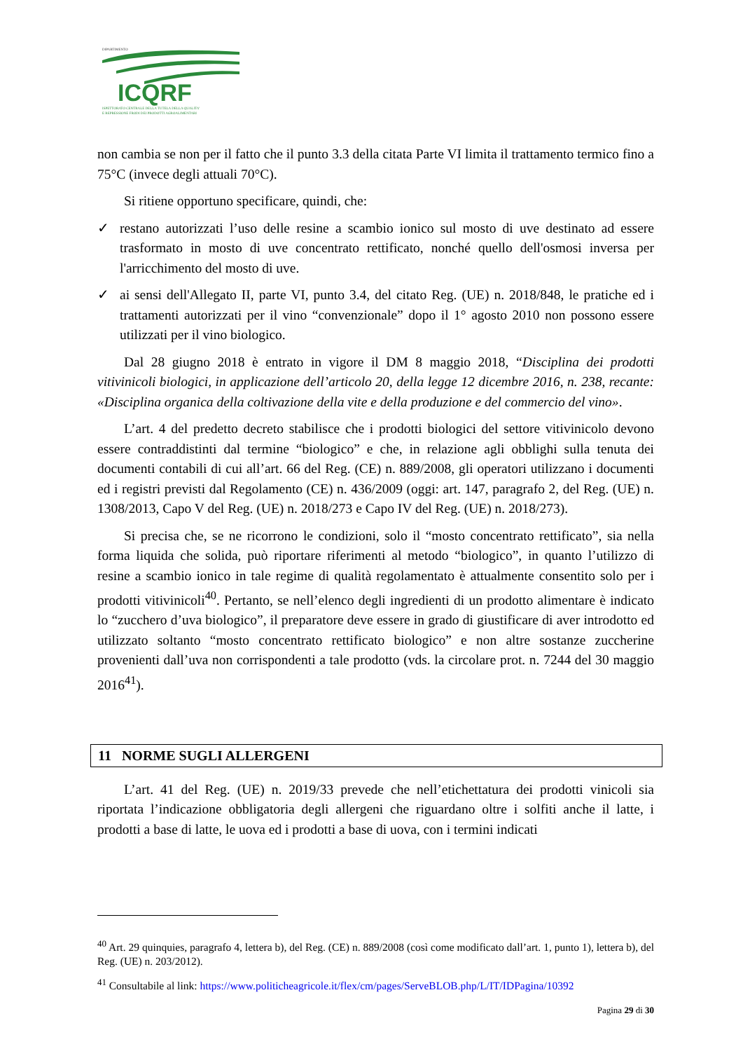DIPARTIMENTO
ICQRF
ISPETTORATO CENTRALE DELLA TUTELA DELLA QUALITA'
E REPRESSIONE FRODI DEI PRODOTTI AGROALIMENTARI
non cambia se non per il fatto che il punto 3.3 della citata Parte VI limita il trattamento termico fino a 75°C (invece degli attuali 70°C).
Si ritiene opportuno specificare, quindi, che:
✓ restano autorizzati l’uso delle resine a scambio ionico sul mosto di uve destinato ad essere trasformato in mosto di uve concentrato rettificato, nonché quello dell'osmosi inversa per l'arricchimento del mosto di uve.
✓ ai sensi dell'Allegato II, parte VI, punto 3.4, del citato Reg. (UE) n. 2018/848, le pratiche ed i trattamenti autorizzati per il vino “convenzionale” dopo il 1° agosto 2010 non possono essere utilizzati per il vino biologico.
Dal 28 giugno 2018 è entrato in vigore il DM 8 maggio 2018, “Disciplina dei prodotti vitivinicoli biologici, in applicazione dell’articolo 20, della legge 12 dicembre 2016, n. 238, recante: «Disciplina organica della coltivazione della vite e della produzione e del commercio del vino».
L’art. 4 del predetto decreto stabilisce che i prodotti biologici del settore vitivinicolo devono essere contraddistinti dal termine “biologico” e che, in relazione agli obblighi sulla tenuta dei documenti contabili di cui all’art. 66 del Reg. (CE) n. 889/2008, gli operatori utilizzano i documenti ed i registri previsti dal Regolamento (CE) n. 436/2009 (oggi: art. 147, paragrafo 2, del Reg. (UE) n. 1308/2013, Capo V del Reg. (UE) n. 2018/273 e Capo IV del Reg. (UE) n. 2018/273).
Si precisa che, se ne ricorrono le condizioni, solo il “mosto concentrato rettificato”, sia nella forma liquida che solida, può riportare riferimenti al metodo “biologico”, in quanto l’utilizzo di resine a scambio ionico in tale regime di qualità regolamentato è attualmente consentito solo per i prodotti vitivinicoli<sup>40</sup>. Pertanto, se nell’elenco degli ingredienti di un prodotto alimentare è indicato lo “zucchero d’uva biologico”, il preparatore deve essere in grado di giustificare di aver introdotto ed utilizzato soltanto “mosto concentrato rettificato biologico” e non altre sostanze zuccherine provenienti dall’uva non corrispondenti a tale prodotto (vds. la circolare prot. n. 7244 del 30 maggio 2016<sup>41</sup>).
11 NORME SUGLI ALLERGENI
L’art. 41 del Reg. (UE) n. 2019/33 prevede che nell’etichettatura dei prodotti vinicoli sia riportata l’indicazione obbligatoria degli allergeni che riguardano oltre i solfiti anche il latte, i prodotti a base di latte, le uova ed i prodotti a base di uova, con i termini indicati
<sup>40</sup> Art. 29 quinquies, paragrafo 4, lettera b), del Reg. (CE) n. 889/2008 (così come modificato dall’art. 1, punto 1), lettera b), del Reg. (UE) n. 203/2012).
<sup>41</sup> Consultabile al link: https://www.politicheagricole.it/flex/cm/pages/ServeBLOB.php/L/IT/IDPagina/10392
Pagina 29 di 30